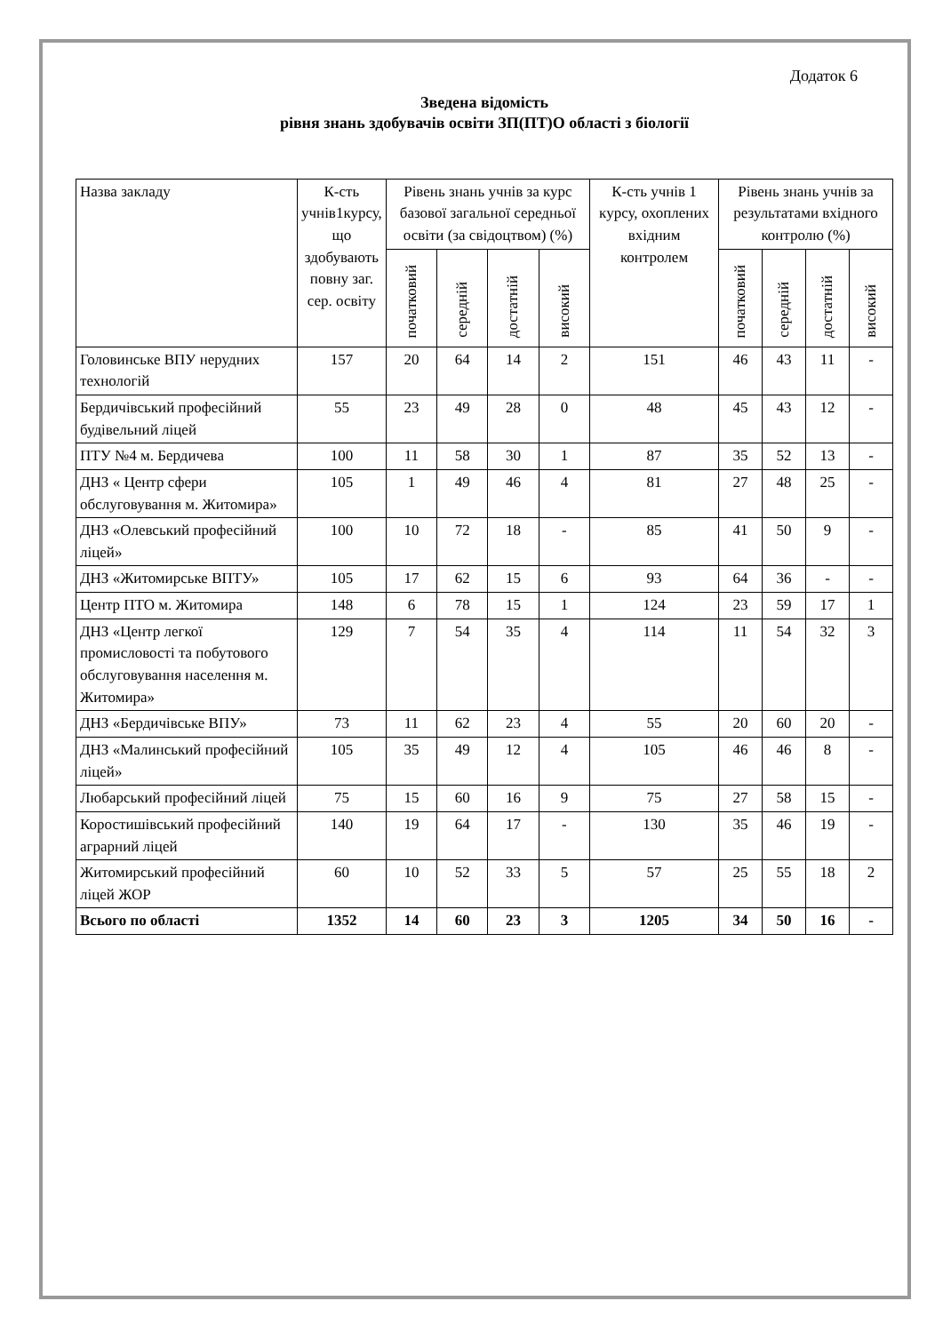Додаток 6
Зведена відомість
рівня знань здобувачів освіти ЗП(ПТ)О області з біології
| Назва закладу | К-сть учнів1курсу, що здобувають повну заг. сер. освіту | Рівень знань учнів за курс базової загальної середньої освіти (за свідоцтвом) (%) | | | | К-сть учнів 1 курсу, охоплених вхідним контролем | Рівень знань учнів за результатами вхідного контролю (%) | | | |
| --- | --- | --- | --- | --- | --- | --- | --- | --- | --- | --- |
| | | початковий | середній | достатній | високий | | початковий | середній | достатній | високий |
| Головинське ВПУ нерудних технологій | 157 | 20 | 64 | 14 | 2 | 151 | 46 | 43 | 11 | - |
| Бердичівський професійний будівельний ліцей | 55 | 23 | 49 | 28 | 0 | 48 | 45 | 43 | 12 | - |
| ПТУ №4 м. Бердичева | 100 | 11 | 58 | 30 | 1 | 87 | 35 | 52 | 13 | - |
| ДНЗ « Центр сфери обслуговування м. Житомира» | 105 | 1 | 49 | 46 | 4 | 81 | 27 | 48 | 25 | - |
| ДНЗ «Олевський професійний ліцей» | 100 | 10 | 72 | 18 | - | 85 | 41 | 50 | 9 | - |
| ДНЗ «Житомирське ВПТУ» | 105 | 17 | 62 | 15 | 6 | 93 | 64 | 36 | - | - |
| Центр ПТО м. Житомира | 148 | 6 | 78 | 15 | 1 | 124 | 23 | 59 | 17 | 1 |
| ДНЗ «Центр легкої промисловості та побутового обслуговування населення м. Житомира» | 129 | 7 | 54 | 35 | 4 | 114 | 11 | 54 | 32 | 3 |
| ДНЗ «Бердичівське ВПУ» | 73 | 11 | 62 | 23 | 4 | 55 | 20 | 60 | 20 | - |
| ДНЗ «Малинський професійний ліцей» | 105 | 35 | 49 | 12 | 4 | 105 | 46 | 46 | 8 | - |
| Любарський професійний ліцей | 75 | 15 | 60 | 16 | 9 | 75 | 27 | 58 | 15 | - |
| Коростишівський професійний аграрний ліцей | 140 | 19 | 64 | 17 | - | 130 | 35 | 46 | 19 | - |
| Житомирський професійний ліцей ЖОР | 60 | 10 | 52 | 33 | 5 | 57 | 25 | 55 | 18 | 2 |
| Всього по області | 1352 | 14 | 60 | 23 | 3 | 1205 | 34 | 50 | 16 | - |